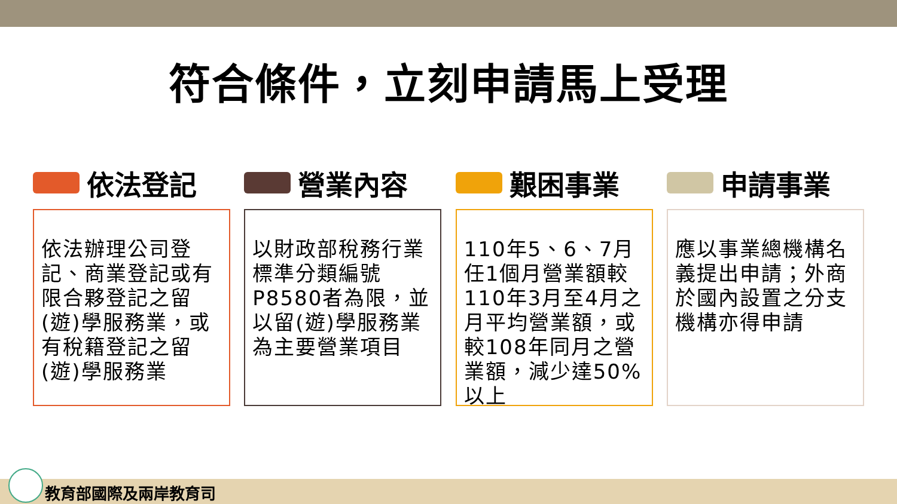符合條件，立刻申請馬上受理
依法登記
依法辦理公司登記、商業登記或有限合夥登記之留(遊)學服務業，或有稅籍登記之留(遊)學服務業
營業內容
以財政部稅務行業標準分類編號P8580者為限，並以留(遊)學服務業為主要營業項目
艱困事業
110年5、6、7月任1個月營業額較110年3月至4月之月平均營業額，或較108年同月之營業額，減少達50%以上
申請事業
應以事業總機構名義提出申請；外商於國內設置之分支機構亦得申請
教育部國際及兩岸教育司